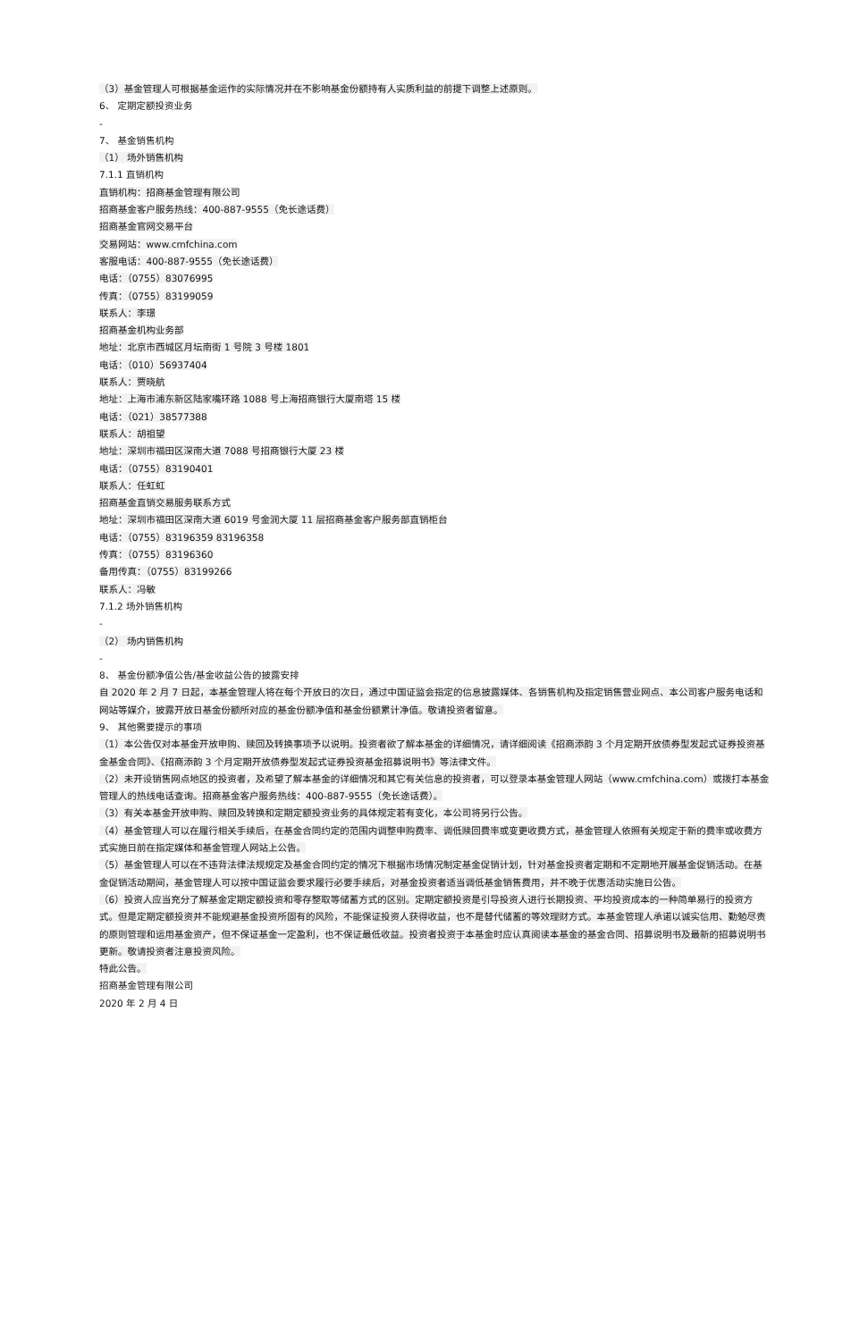（3）基金管理人可根据基金运作的实际情况并在不影响基金份额持有人实质利益的前提下调整上述原则。
6、 定期定额投资业务
-
7、 基金销售机构
（1） 场外销售机构
7.1.1 直销机构
直销机构：招商基金管理有限公司
招商基金客户服务热线：400-887-9555（免长途话费）
招商基金官网交易平台
交易网站：www.cmfchina.com
客服电话：400-887-9555（免长途话费）
电话：（0755）83076995
传真：（0755）83199059
联系人：李璟
招商基金机构业务部
地址：北京市西城区月坛南街 1 号院 3 号楼 1801
电话：（010）56937404
联系人：贾晓航
地址：上海市浦东新区陆家嘴环路 1088 号上海招商银行大厦南塔 15 楼
电话：（021）38577388
联系人：胡祖望
地址：深圳市福田区深南大道 7088 号招商银行大厦 23 楼
电话：（0755）83190401
联系人：任虹虹
招商基金直销交易服务联系方式
地址：深圳市福田区深南大道 6019 号金润大厦 11 层招商基金客户服务部直销柜台
电话：（0755）83196359 83196358
传真：（0755）83196360
备用传真：（0755）83199266
联系人：冯敏
7.1.2 场外销售机构
-
（2） 场内销售机构
-
8、 基金份额净值公告/基金收益公告的披露安排
自 2020 年 2 月 7 日起，本基金管理人将在每个开放日的次日，通过中国证监会指定的信息披露媒体、各销售机构及指定销售营业网点、本公司客户服务电话和网站等媒介，披露开放日基金份额所对应的基金份额净值和基金份额累计净值。敬请投资者留意。
9、 其他需要提示的事项
（1）本公告仅对本基金开放申购、赎回及转换事项予以说明。投资者欲了解本基金的详细情况，请详细阅读《招商添韵 3 个月定期开放债券型发起式证券投资基金基金合同》、《招商添韵 3 个月定期开放债券型发起式证券投资基金招募说明书》等法律文件。
（2）未开设销售网点地区的投资者，及希望了解本基金的详细情况和其它有关信息的投资者，可以登录本基金管理人网站（www.cmfchina.com）或拨打本基金管理人的热线电话查询。招商基金客户服务热线：400-887-9555（免长途话费）。
（3）有关本基金开放申购、赎回及转换和定期定额投资业务的具体规定若有变化，本公司将另行公告。
（4）基金管理人可以在履行相关手续后，在基金合同约定的范围内调整申购费率、调低赎回费率或变更收费方式，基金管理人依照有关规定于新的费率或收费方式实施日前在指定媒体和基金管理人网站上公告。
（5）基金管理人可以在不违背法律法规规定及基金合同约定的情况下根据市场情况制定基金促销计划，针对基金投资者定期和不定期地开展基金促销活动。在基金促销活动期间，基金管理人可以按中国证监会要求履行必要手续后，对基金投资者适当调低基金销售费用，并不晚于优惠活动实施日公告。
（6）投资人应当充分了解基金定期定额投资和零存整取等储蓄方式的区别。定期定额投资是引导投资人进行长期投资、平均投资成本的一种简单易行的投资方式。但是定期定额投资并不能规避基金投资所固有的风险，不能保证投资人获得收益，也不是替代储蓄的等效理财方式。本基金管理人承诺以诚实信用、勤勉尽责的原则管理和运用基金资产，但不保证基金一定盈利，也不保证最低收益。投资者投资于本基金时应认真阅读本基金的基金合同、招募说明书及最新的招募说明书更新。敬请投资者注意投资风险。
特此公告。
招商基金管理有限公司
2020 年 2 月 4 日